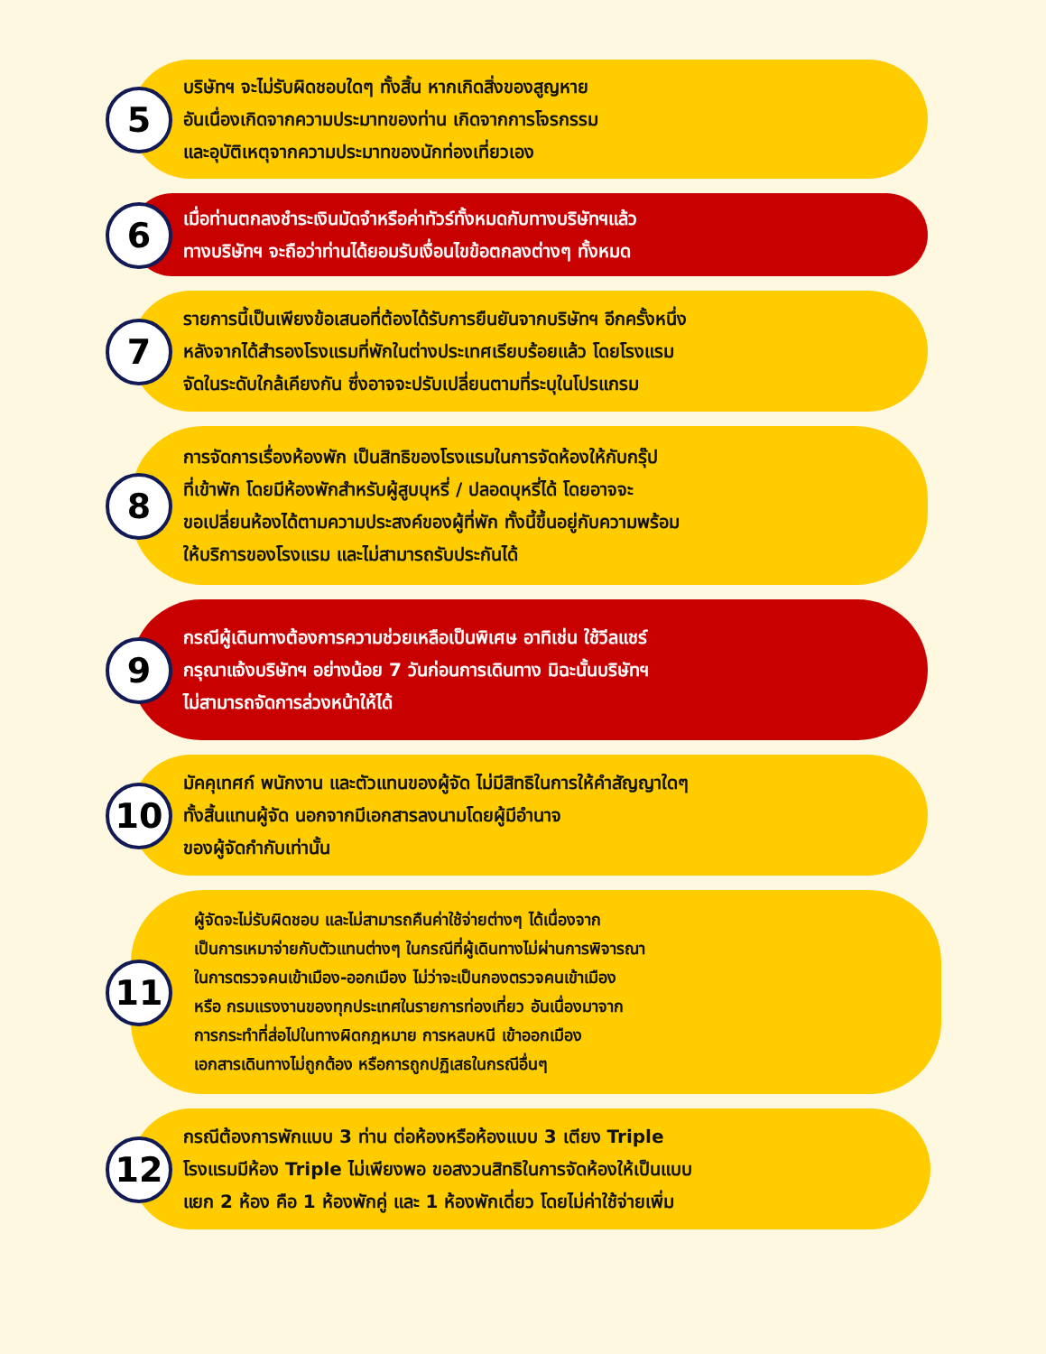5
บริษัทฯ จะไม่รับผิดชอบใดๆ ทั้งสิ้น หากเกิดสิ่งของสูญหาย
อันเนื่องเกิดจากความประมาทของท่าน เกิดจากการโจรกรรม
และอุบัติเหตุจากความประมาทของนักท่องเที่ยวเอง
6
เมื่อท่านตกลงชำระเงินมัดจำหรือค่าทัวร์ทั้งหมดกับทางบริษัทฯแล้ว
ทางบริษัทฯ จะถือว่าท่านได้ยอมรับเงื่อนไขข้อตกลงต่างๆ ทั้งหมด
7
รายการนี้เป็นเพียงข้อเสนอที่ต้องได้รับการยืนยันจากบริษัทฯ อีกครั้งหนึ่ง
หลังจากได้สำรองโรงแรมที่พักในต่างประเทศเรียบร้อยแล้ว โดยโรงแรม
จัดในระดับใกล้เคียงกัน ซึ่งอาจจะปรับเปลี่ยนตามที่ระบุในโปรแกรม
8
การจัดการเรื่องห้องพัก เป็นสิทธิของโรงแรมในการจัดห้องให้กับกรุ๊ป
ที่เข้าพัก โดยมีห้องพักสำหรับผู้สูบบุหรี่ / ปลอดบุหรี่ได้ โดยอาจจะ
ขอเปลี่ยนห้องได้ตามความประสงค์ของผู้ที่พัก ทั้งนี้ขึ้นอยู่กับความพร้อม
ให้บริการของโรงแรม และไม่สามารถรับประกันได้
9
กรณีผู้เดินทางต้องการความช่วยเหลือเป็นพิเศษ อาทิเช่น ใช้วีลแชร์
กรุณาแจ้งบริษัทฯ อย่างน้อย 7 วันก่อนการเดินทาง มิฉะนั้นบริษัทฯ
ไม่สามารถจัดการล่วงหน้าให้ได้
10
มัคคุเทศก์ พนักงาน และตัวแทนของผู้จัด ไม่มีสิทธิในการให้คำสัญญาใดๆ
ทั้งสิ้นแทนผู้จัด นอกจากมีเอกสารลงนามโดยผู้มีอำนาจ
ของผู้จัดกำกับเท่านั้น
11
ผู้จัดจะไม่รับผิดชอบ และไม่สามารถคืนค่าใช้จ่ายต่างๆ ได้เนื่องจาก
เป็นการเหมาจ่ายกับตัวแทนต่างๆ ในกรณีที่ผู้เดินทางไม่ผ่านการพิจารณา
ในการตรวจคนเข้าเมือง-ออกเมือง ไม่ว่าจะเป็นกองตรวจคนเข้าเมือง
หรือ กรมแรงงานของทุกประเทศในรายการท่องเที่ยว อันเนื่องมาจาก
การกระทำที่ส่อไปในทางผิดกฎหมาย การหลบหนี เข้าออกเมือง
เอกสารเดินทางไม่ถูกต้อง หรือการถูกปฏิเสธในกรณีอื่นๆ
12
กรณีต้องการพักแบบ 3 ท่าน ต่อห้องหรือห้องแบบ 3 เตียง Triple
โรงแรมมีห้อง Triple ไม่เพียงพอ ขอสงวนสิทธิในการจัดห้องให้เป็นแบบ
แยก 2 ห้อง คือ 1 ห้องพักคู่ และ 1 ห้องพักเดี่ยว โดยไม่ค่าใช้จ่ายเพิ่ม